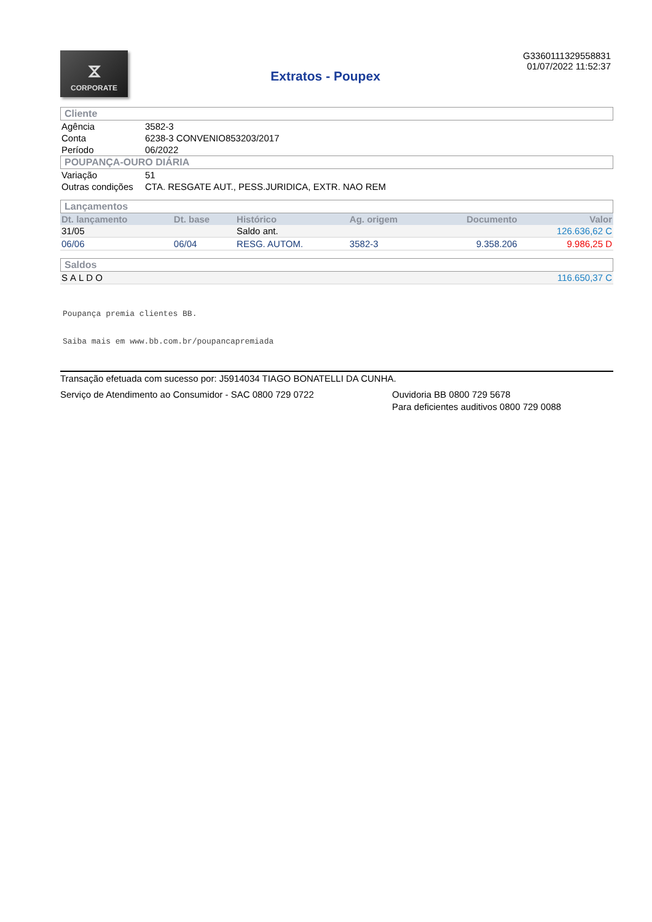⧖
CORPORATE
Extratos - Poupex
G3360111329558831
01/07/2022 11:52:37
Cliente
| Agência | 3582-3 |
| Conta | 6238-3 CONVENIO853203/2017 |
| Período | 06/2022 |
POUPANÇA-OURO DIÁRIA
| Variação | 51 |
| Outras condições | CTA. RESGATE AUT., PESS.JURIDICA, EXTR. NAO REM |
Lançamentos
| Dt. lançamento | Dt. base | Histórico | Ag. origem | Documento | Valor |
| --- | --- | --- | --- | --- | --- |
| 31/05 | | Saldo ant. | | | 126.636,62 C |
| 06/06 | 06/04 | RESG. AUTOM. | 3582-3 | 9.358.206 | 9.986,25 D |
Saldos
| SALDO | 116.650,37 C |
Poupança premia clientes BB.
Saiba mais em www.bb.com.br/poupancapremiada
Transação efetuada com sucesso por: J5914034 TIAGO BONATELLI DA CUNHA.
Serviço de Atendimento ao Consumidor - SAC 0800 729 0722 Ouvidoria BB 0800 729 5678
Para deficientes auditivos 0800 729 0088